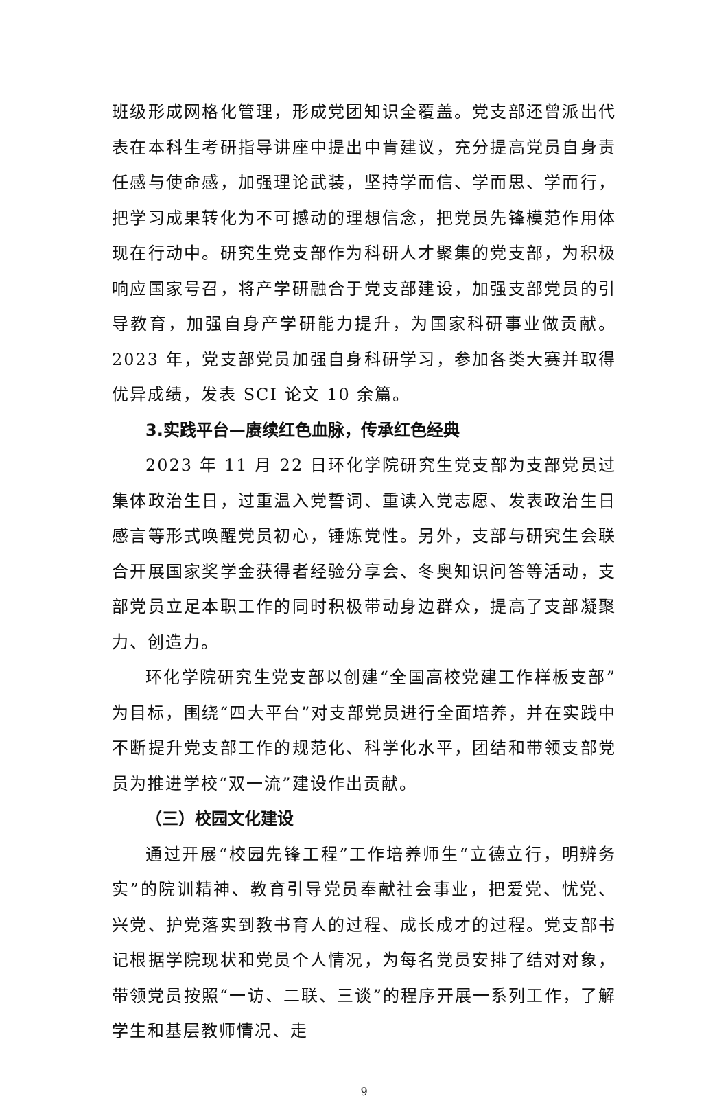班级形成网格化管理，形成党团知识全覆盖。党支部还曾派出代表在本科生考研指导讲座中提出中肯建议，充分提高党员自身责任感与使命感，加强理论武装，坚持学而信、学而思、学而行，把学习成果转化为不可撼动的理想信念，把党员先锋模范作用体现在行动中。研究生党支部作为科研人才聚集的党支部，为积极响应国家号召，将产学研融合于党支部建设，加强支部党员的引导教育，加强自身产学研能力提升，为国家科研事业做贡献。2023 年，党支部党员加强自身科研学习，参加各类大赛并取得优异成绩，发表 SCI 论文 10 余篇。
3.实践平台—赓续红色血脉，传承红色经典
2023 年 11 月 22 日环化学院研究生党支部为支部党员过集体政治生日，过重温入党誓词、重读入党志愿、发表政治生日感言等形式唤醒党员初心，锤炼党性。另外，支部与研究生会联合开展国家奖学金获得者经验分享会、冬奥知识问答等活动，支部党员立足本职工作的同时积极带动身边群众，提高了支部凝聚力、创造力。
环化学院研究生党支部以创建“全国高校党建工作样板支部”为目标，围绕“四大平台”对支部党员进行全面培养，并在实践中不断提升党支部工作的规范化、科学化水平，团结和带领支部党员为推进学校“双一流”建设作出贡献。
（三）校园文化建设
通过开展“校园先锋工程”工作培养师生“立德立行，明辨务实”的院训精神、教育引导党员奉献社会事业，把爱党、忧党、兴党、护党落实到教书育人的过程、成长成才的过程。党支部书记根据学院现状和党员个人情况，为每名党员安排了结对对象，带领党员按照“一访、二联、三谈”的程序开展一系列工作，了解学生和基层教师情况、走
9